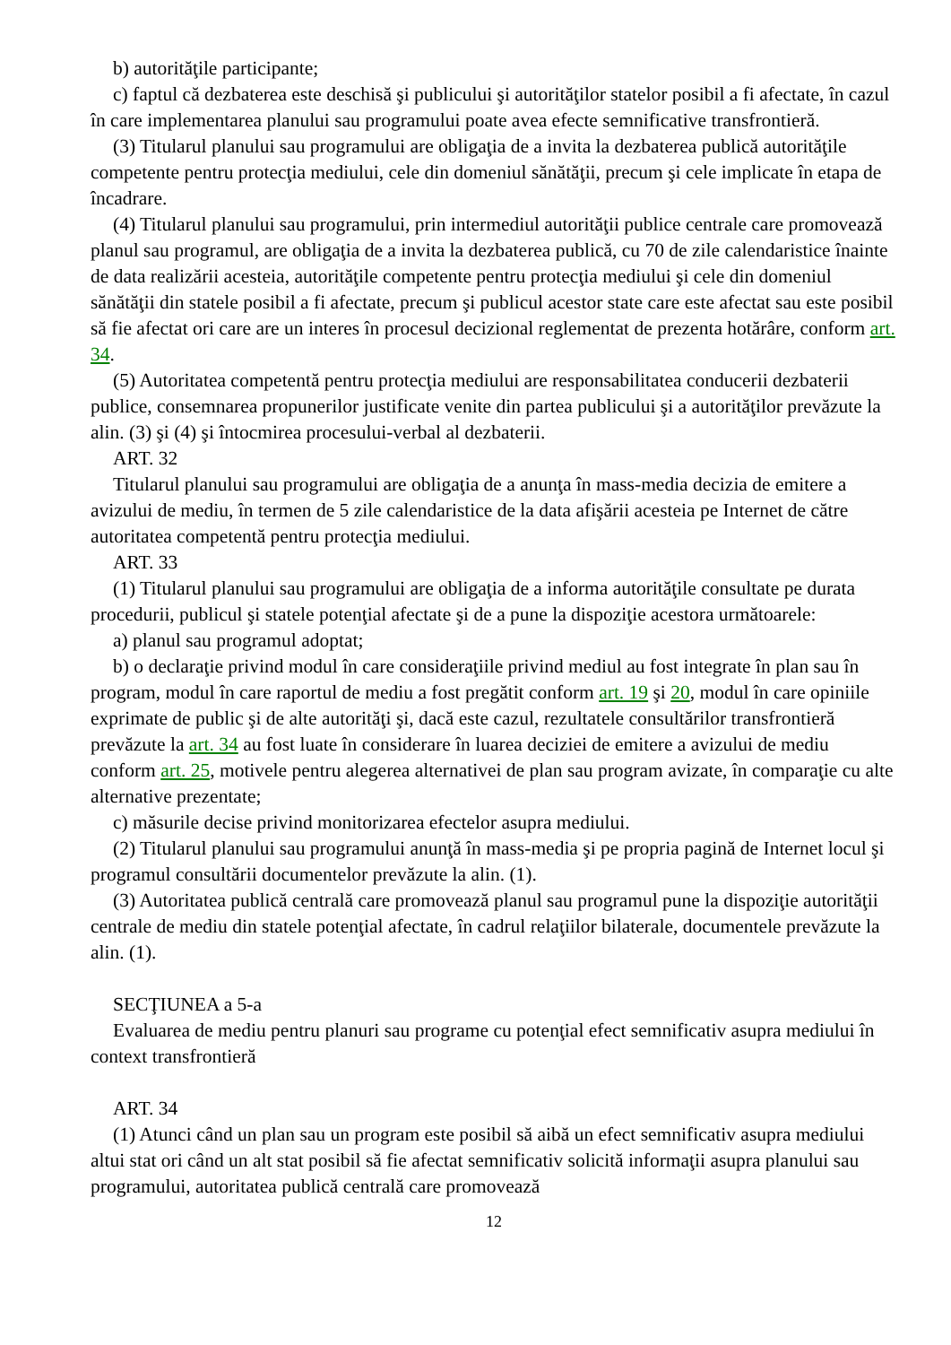b) autorităţile participante;
c) faptul că dezbaterea este deschisă şi publicului şi autorităţilor statelor posibil a fi afectate, în cazul în care implementarea planului sau programului poate avea efecte semnificative transfrontieră.
(3) Titularul planului sau programului are obligaţia de a invita la dezbaterea publică autorităţile competente pentru protecţia mediului, cele din domeniul sănătăţii, precum şi cele implicate în etapa de încadrare.
(4) Titularul planului sau programului, prin intermediul autorităţii publice centrale care promovează planul sau programul, are obligaţia de a invita la dezbaterea publică, cu 70 de zile calendaristice înainte de data realizării acesteia, autorităţile competente pentru protecţia mediului şi cele din domeniul sănătăţii din statele posibil a fi afectate, precum şi publicul acestor state care este afectat sau este posibil să fie afectat ori care are un interes în procesul decizional reglementat de prezenta hotărâre, conform art. 34.
(5) Autoritatea competentă pentru protecţia mediului are responsabilitatea conducerii dezbaterii publice, consemnarea propunerilor justificate venite din partea publicului şi a autorităţilor prevăzute la alin. (3) şi (4) şi întocmirea procesului-verbal al dezbaterii.
ART. 32
Titularul planului sau programului are obligaţia de a anunţa în mass-media decizia de emitere a avizului de mediu, în termen de 5 zile calendaristice de la data afişării acesteia pe Internet de către autoritatea competentă pentru protecţia mediului.
ART. 33
(1) Titularul planului sau programului are obligaţia de a informa autorităţile consultate pe durata procedurii, publicul şi statele potenţial afectate şi de a pune la dispoziţie acestora următoarele:
a) planul sau programul adoptat;
b) o declaraţie privind modul în care consideraţiile privind mediul au fost integrate în plan sau în program, modul în care raportul de mediu a fost pregătit conform art. 19 şi 20, modul în care opiniile exprimate de public şi de alte autorităţi şi, dacă este cazul, rezultatele consultărilor transfrontieră prevăzute la art. 34 au fost luate în considerare în luarea deciziei de emitere a avizului de mediu conform art. 25, motivele pentru alegerea alternativei de plan sau program avizate, în comparaţie cu alte alternative prezentate;
c) măsurile decise privind monitorizarea efectelor asupra mediului.
(2) Titularul planului sau programului anunţă în mass-media şi pe propria pagină de Internet locul şi programul consultării documentelor prevăzute la alin. (1).
(3) Autoritatea publică centrală care promovează planul sau programul pune la dispoziţie autorităţii centrale de mediu din statele potenţial afectate, în cadrul relaţiilor bilaterale, documentele prevăzute la alin. (1).
SECŢIUNEA a 5-a
Evaluarea de mediu pentru planuri sau programe cu potenţial efect semnificativ asupra mediului în context transfrontieră
ART. 34
(1) Atunci când un plan sau un program este posibil să aibă un efect semnificativ asupra mediului altui stat ori când un alt stat posibil să fie afectat semnificativ solicită informaţii asupra planului sau programului, autoritatea publică centrală care promovează
12